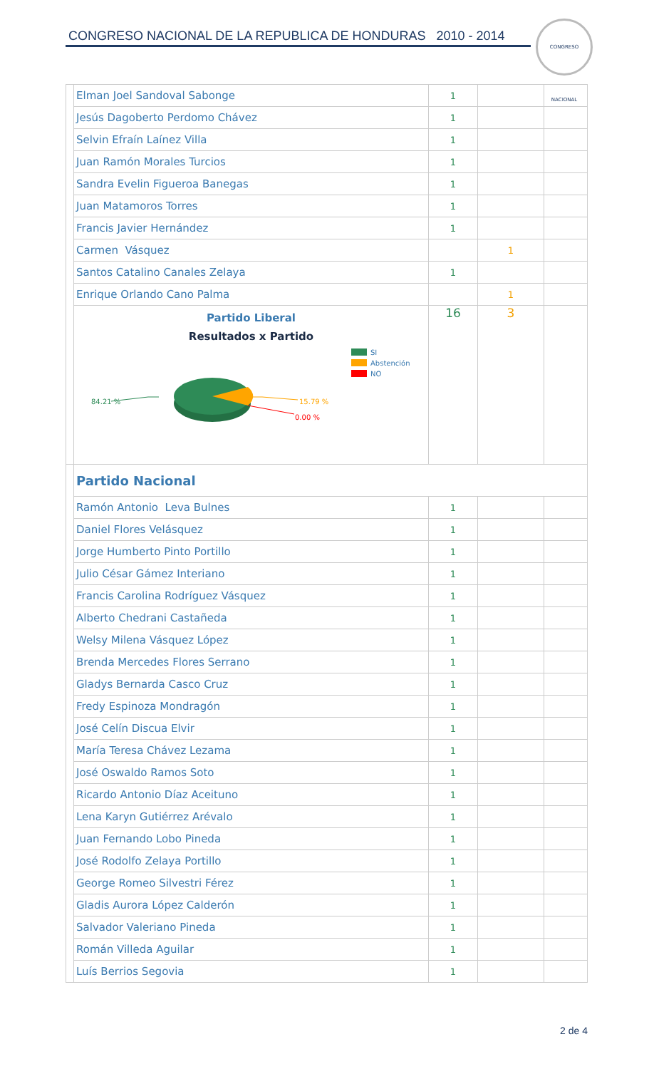CONGRESO NACIONAL DE LA REPUBLICA DE HONDURAS 2010 - 2014
CONGRESO NACIONAL
| | Elman Joel Sandoval Sabonge | 1 | | |
| | Jesús Dagoberto Perdomo Chávez | 1 | | |
| | Selvin Efraín Laínez Villa | 1 | | |
| | Juan Ramón Morales Turcios | 1 | | |
| | Sandra Evelin Figueroa Banegas | 1 | | |
| | Juan Matamoros Torres | 1 | | |
| | Francis Javier Hernández | 1 | | |
| | Carmen Vásquez | | 1 | |
| | Santos Catalino Canales Zelaya | 1 | | |
| | Enrique Orlando Cano Palma | | 1 | |
| | Partido Liberal Resultados x Partido SI Abstención NO 84.21 % 15.79 % 0.00 % | 16 | 3 | |
| | Partido Nacional | | | |
| | Ramón Antonio Leva Bulnes | 1 | | |
| | Daniel Flores Velásquez | 1 | | |
| | Jorge Humberto Pinto Portillo | 1 | | |
| | Julio César Gámez Interiano | 1 | | |
| | Francis Carolina Rodríguez Vásquez | 1 | | |
| | Alberto Chedrani Castañeda | 1 | | |
| | Welsy Milena Vásquez López | 1 | | |
| | Brenda Mercedes Flores Serrano | 1 | | |
| | Gladys Bernarda Casco Cruz | 1 | | |
| | Fredy Espinoza Mondragón | 1 | | |
| | José Celín Discua Elvir | 1 | | |
| | María Teresa Chávez Lezama | 1 | | |
| | José Oswaldo Ramos Soto | 1 | | |
| | Ricardo Antonio Díaz Aceituno | 1 | | |
| | Lena Karyn Gutiérrez Arévalo | 1 | | |
| | Juan Fernando Lobo Pineda | 1 | | |
| | José Rodolfo Zelaya Portillo | 1 | | |
| | George Romeo Silvestri Férez | 1 | | |
| | Gladis Aurora López Calderón | 1 | | |
| | Salvador Valeriano Pineda | 1 | | |
| | Román Villeda Aguilar | 1 | | |
| | Luís Berrios Segovia | 1 | | |
2 de 4